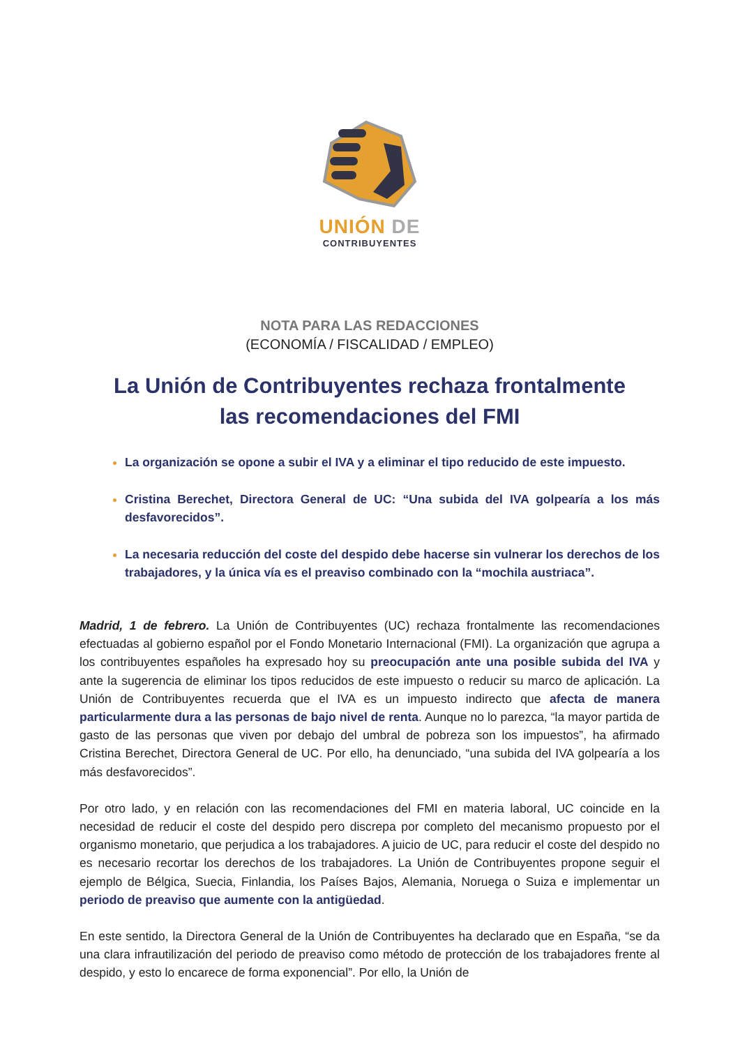UNIÓN DE
CONTRIBUYENTES
NOTA PARA LAS REDACCIONES
(ECONOMÍA / FISCALIDAD / EMPLEO)
La Unión de Contribuyentes rechaza frontalmente
las recomendaciones del FMI
La organización se opone a subir el IVA y a eliminar el tipo reducido de este impuesto.
Cristina Berechet, Directora General de UC: “Una subida del IVA golpearía a los más desfavorecidos”.
La necesaria reducción del coste del despido debe hacerse sin vulnerar los derechos de los trabajadores, y la única vía es el preaviso combinado con la “mochila austriaca”.
Madrid, 1 de febrero. La Unión de Contribuyentes (UC) rechaza frontalmente las recomendaciones efectuadas al gobierno español por el Fondo Monetario Internacional (FMI). La organización que agrupa a los contribuyentes españoles ha expresado hoy su preocupación ante una posible subida del IVA y ante la sugerencia de eliminar los tipos reducidos de este impuesto o reducir su marco de aplicación. La Unión de Contribuyentes recuerda que el IVA es un impuesto indirecto que afecta de manera particularmente dura a las personas de bajo nivel de renta. Aunque no lo parezca, “la mayor partida de gasto de las personas que viven por debajo del umbral de pobreza son los impuestos”, ha afirmado Cristina Berechet, Directora General de UC. Por ello, ha denunciado, “una subida del IVA golpearía a los más desfavorecidos”.
Por otro lado, y en relación con las recomendaciones del FMI en materia laboral, UC coincide en la necesidad de reducir el coste del despido pero discrepa por completo del mecanismo propuesto por el organismo monetario, que perjudica a los trabajadores. A juicio de UC, para reducir el coste del despido no es necesario recortar los derechos de los trabajadores. La Unión de Contribuyentes propone seguir el ejemplo de Bélgica, Suecia, Finlandia, los Países Bajos, Alemania, Noruega o Suiza e implementar un periodo de preaviso que aumente con la antigüedad.
En este sentido, la Directora General de la Unión de Contribuyentes ha declarado que en España, “se da una clara infrautilización del periodo de preaviso como método de protección de los trabajadores frente al despido, y esto lo encarece de forma exponencial”. Por ello, la Unión de